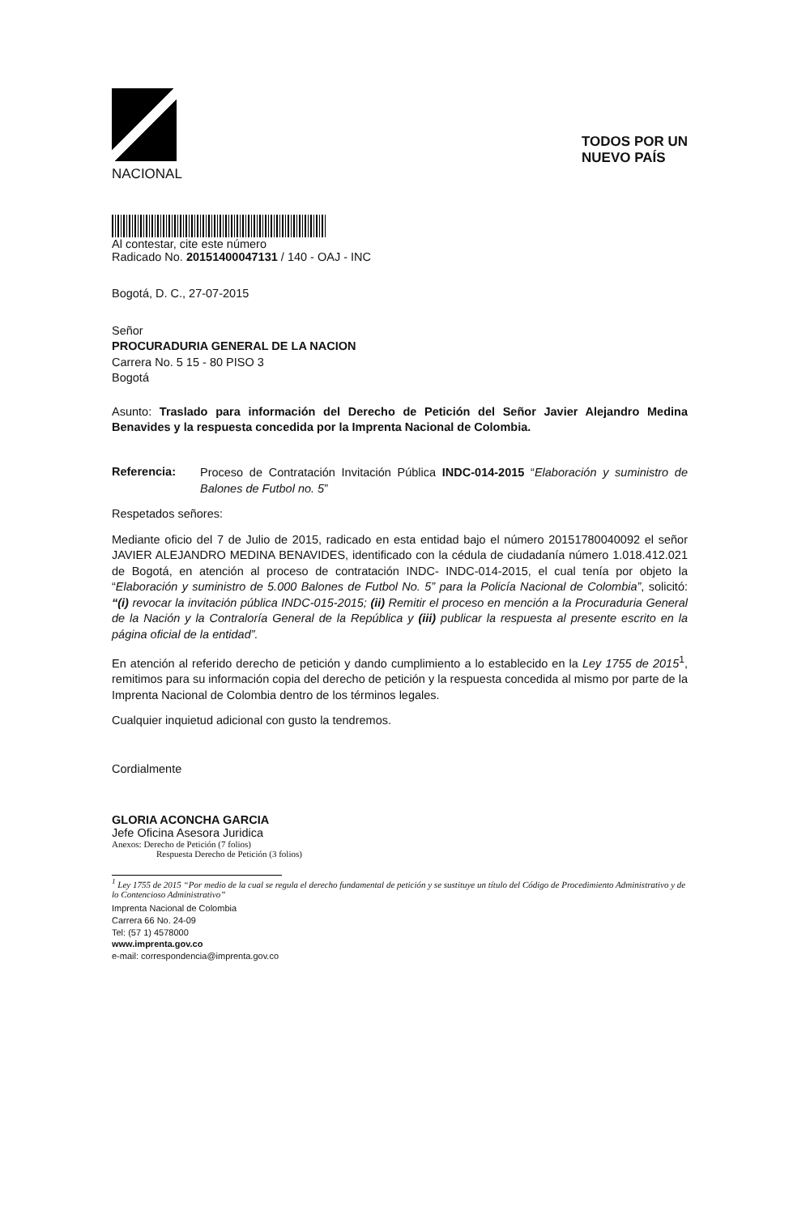NACIONAL
TODOS POR UN
NUEVO PAÍS
Al contestar, cite este número
Radicado No. 20151400047131 / 140 - OAJ - INC
Bogotá, D. C., 27-07-2015
Señor
PROCURADURIA GENERAL DE LA NACION
Carrera No. 5 15 - 80 PISO 3
Bogotá
Asunto: Traslado para información del Derecho de Petición del Señor Javier Alejandro Medina Benavides y la respuesta concedida por la Imprenta Nacional de Colombia.
Referencia:
Proceso de Contratación Invitación Pública INDC-014-2015 “Elaboración y suministro de Balones de Futbol no. 5”
Respetados señores:
Mediante oficio del 7 de Julio de 2015, radicado en esta entidad bajo el número 20151780040092 el señor JAVIER ALEJANDRO MEDINA BENAVIDES, identificado con la cédula de ciudadanía número 1.018.412.021 de Bogotá, en atención al proceso de contratación INDC- INDC-014-2015, el cual tenía por objeto la “Elaboración y suministro de 5.000 Balones de Futbol No. 5” para la Policía Nacional de Colombia”, solicitó: “(i) revocar la invitación pública INDC-015-2015; (ii) Remitir el proceso en mención a la Procuraduria General de la Nación y la Contraloría General de la República y (iii) publicar la respuesta al presente escrito en la página oficial de la entidad”.
En atención al referido derecho de petición y dando cumplimiento a lo establecido en la Ley 1755 de 2015<sup>1</sup>, remitimos para su información copia del derecho de petición y la respuesta concedida al mismo por parte de la Imprenta Nacional de Colombia dentro de los términos legales.
Cualquier inquietud adicional con gusto la tendremos.
Cordialmente
GLORIA ACONCHA GARCIA
Jefe Oficina Asesora Juridica
Anexos: Derecho de Petición (7 folios)
Respuesta Derecho de Petición (3 folios)
<sup>1</sup> Ley 1755 de 2015 “Por medio de la cual se regula el derecho fundamental de petición y se sustituye un título del Código de Procedimiento Administrativo y de lo Contencioso Administrativo”
Imprenta Nacional de Colombia
Carrera 66 No. 24-09
Tel: (57 1) 4578000
www.imprenta.gov.co
e-mail: correspondencia@imprenta.gov.co